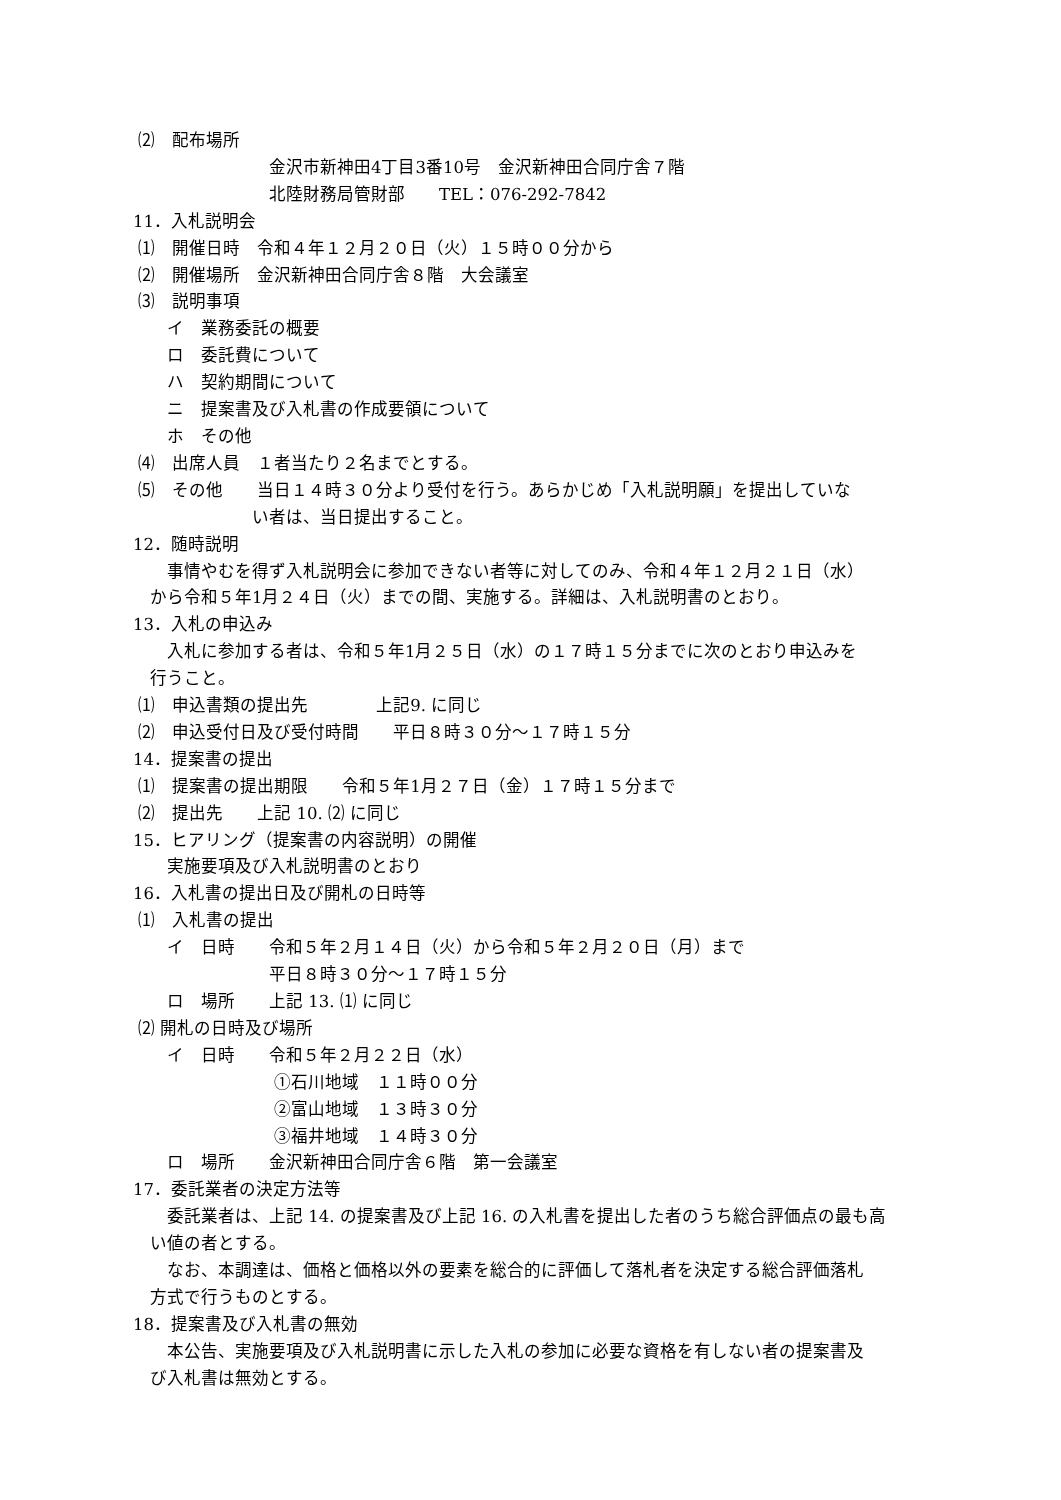⑵　配布場所
　　　　　　　　金沢市新神田4丁目3番10号　金沢新神田合同庁舎７階
　　　　　　　　北陸財務局管財部　　TEL：076-292-7842
11．入札説明会
⑴　開催日時　令和４年１２月２０日（火）１５時００分から
⑵　開催場所　金沢新神田合同庁舎８階　大会議室
⑶　説明事項
　　イ　業務委託の概要
　　ロ　委託費について
　　ハ　契約期間について
　　ニ　提案書及び入札書の作成要領について
　　ホ　その他
⑷　出席人員　１者当たり２名までとする。
⑸　その他　　当日１４時３０分より受付を行う。あらかじめ「入札説明願」を提出していな
　　　　　　　い者は、当日提出すること。
12．随時説明
　　事情やむを得ず入札説明会に参加できない者等に対してのみ、令和４年１２月２１日（水）
　から令和５年1月２４日（火）までの間、実施する。詳細は、入札説明書のとおり。
13．入札の申込み
　　入札に参加する者は、令和５年1月２５日（水）の１７時１５分までに次のとおり申込みを
　行うこと。
⑴　申込書類の提出先　　　　上記9. に同じ
⑵　申込受付日及び受付時間　　平日８時３０分～１７時１５分
14．提案書の提出
⑴　提案書の提出期限　　令和５年1月２７日（金）１７時１５分まで
⑵　提出先　　上記 10. ⑵ に同じ
15．ヒアリング（提案書の内容説明）の開催
　　実施要項及び入札説明書のとおり
16．入札書の提出日及び開札の日時等
⑴　入札書の提出
　　イ　日時　　令和５年２月１４日（火）から令和５年２月２０日（月）まで
　　　　　　　　平日８時３０分～１７時１５分
　　ロ　場所　　上記 13. ⑴ に同じ
⑵ 開札の日時及び場所
　　イ　日時　　令和５年２月２２日（水）
　　　　　　　　 ①石川地域　１１時００分
　　　　　　　　 ②富山地域　１３時３０分
　　　　　　　　 ③福井地域　１４時３０分
　　ロ　場所　　金沢新神田合同庁舎６階　第一会議室
17．委託業者の決定方法等
　　委託業者は、上記 14. の提案書及び上記 16. の入札書を提出した者のうち総合評価点の最も高
　い値の者とする。
　　なお、本調達は、価格と価格以外の要素を総合的に評価して落札者を決定する総合評価落札
　方式で行うものとする。
18．提案書及び入札書の無効
　　本公告、実施要項及び入札説明書に示した入札の参加に必要な資格を有しない者の提案書及
　び入札書は無効とする。